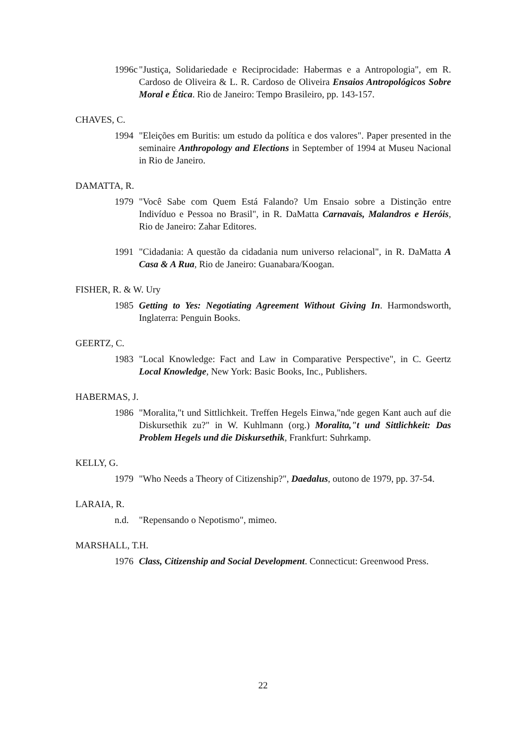1996c
"Justiça, Solidariedade e Reciprocidade: Habermas e a Antropologia", em R. Cardoso de Oliveira & L. R. Cardoso de Oliveira Ensaios Antropológicos Sobre Moral e Ética. Rio de Janeiro: Tempo Brasileiro, pp. 143-157.
CHAVES, C.
1994 "Eleições em Buritis: um estudo da política e dos valores". Paper presented in the seminaire Anthropology and Elections in September of 1994 at Museu Nacional in Rio de Janeiro.
DAMATTA, R.
1979 "Você Sabe com Quem Está Falando? Um Ensaio sobre a Distinção entre Indivíduo e Pessoa no Brasil", in R. DaMatta Carnavais, Malandros e Heróis, Rio de Janeiro: Zahar Editores.
1991 "Cidadania: A questão da cidadania num universo relacional", in R. DaMatta A Casa & A Rua, Rio de Janeiro: Guanabara/Koogan.
FISHER, R. & W. Ury
1985 Getting to Yes: Negotiating Agreement Without Giving In. Harmondsworth, Inglaterra: Penguin Books.
GEERTZ, C.
1983 "Local Knowledge: Fact and Law in Comparative Perspective", in C. Geertz Local Knowledge, New York: Basic Books, Inc., Publishers.
HABERMAS, J.
1986 "Moralita,"t und Sittlichkeit. Treffen Hegels Einwa,"nde gegen Kant auch auf die Diskursethik zu?" in W. Kuhlmann (org.) Moralita,"t und Sittlichkeit: Das Problem Hegels und die Diskursethik, Frankfurt: Suhrkamp.
KELLY, G.
1979 "Who Needs a Theory of Citizenship?", Daedalus, outono de 1979, pp. 37-54.
LARAIA, R.
n.d. "Repensando o Nepotismo", mimeo.
MARSHALL, T.H.
1976 Class, Citizenship and Social Development. Connecticut: Greenwood Press.
22